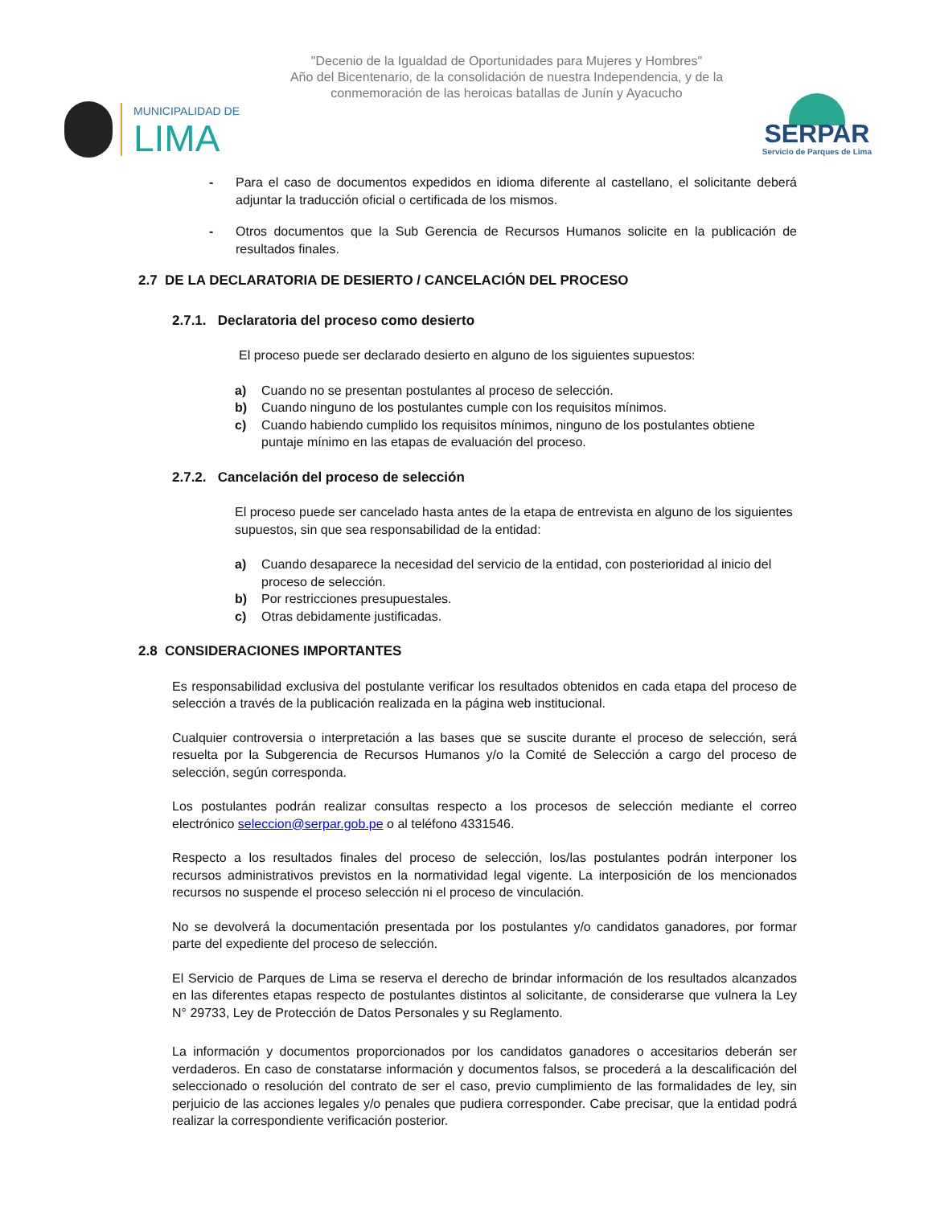"Decenio de la Igualdad de Oportunidades para Mujeres y Hombres"
Año del Bicentenario, de la consolidación de nuestra Independencia, y de la
conmemoración de las heroicas batallas de Junín y Ayacucho
MUNICIPALIDAD DE
LIMA
SERPAR
Servicio de Parques de Lima
- Para el caso de documentos expedidos en idioma diferente al castellano, el solicitante deberá adjuntar la traducción oficial o certificada de los mismos.
- Otros documentos que la Sub Gerencia de Recursos Humanos solicite en la publicación de resultados finales.
2.7 DE LA DECLARATORIA DE DESIERTO / CANCELACIÓN DEL PROCESO
2.7.1. Declaratoria del proceso como desierto
El proceso puede ser declarado desierto en alguno de los siguientes supuestos:
a) Cuando no se presentan postulantes al proceso de selección.
b) Cuando ninguno de los postulantes cumple con los requisitos mínimos.
c) Cuando habiendo cumplido los requisitos mínimos, ninguno de los postulantes obtiene puntaje mínimo en las etapas de evaluación del proceso.
2.7.2. Cancelación del proceso de selección
El proceso puede ser cancelado hasta antes de la etapa de entrevista en alguno de los siguientes supuestos, sin que sea responsabilidad de la entidad:
a) Cuando desaparece la necesidad del servicio de la entidad, con posterioridad al inicio del proceso de selección.
b) Por restricciones presupuestales.
c) Otras debidamente justificadas.
2.8 CONSIDERACIONES IMPORTANTES
Es responsabilidad exclusiva del postulante verificar los resultados obtenidos en cada etapa del proceso de selección a través de la publicación realizada en la página web institucional.
Cualquier controversia o interpretación a las bases que se suscite durante el proceso de selección, será resuelta por la Subgerencia de Recursos Humanos y/o la Comité de Selección a cargo del proceso de selección, según corresponda.
Los postulantes podrán realizar consultas respecto a los procesos de selección mediante el correo electrónico seleccion@serpar.gob.pe o al teléfono 4331546.
Respecto a los resultados finales del proceso de selección, los/las postulantes podrán interponer los recursos administrativos previstos en la normatividad legal vigente. La interposición de los mencionados recursos no suspende el proceso selección ni el proceso de vinculación.
No se devolverá la documentación presentada por los postulantes y/o candidatos ganadores, por formar parte del expediente del proceso de selección.
El Servicio de Parques de Lima se reserva el derecho de brindar información de los resultados alcanzados en las diferentes etapas respecto de postulantes distintos al solicitante, de considerarse que vulnera la Ley N° 29733, Ley de Protección de Datos Personales y su Reglamento.
La información y documentos proporcionados por los candidatos ganadores o accesitarios deberán ser verdaderos. En caso de constatarse información y documentos falsos, se procederá a la descalificación del seleccionado o resolución del contrato de ser el caso, previo cumplimiento de las formalidades de ley, sin perjuicio de las acciones legales y/o penales que pudiera corresponder. Cabe precisar, que la entidad podrá realizar la correspondiente verificación posterior.